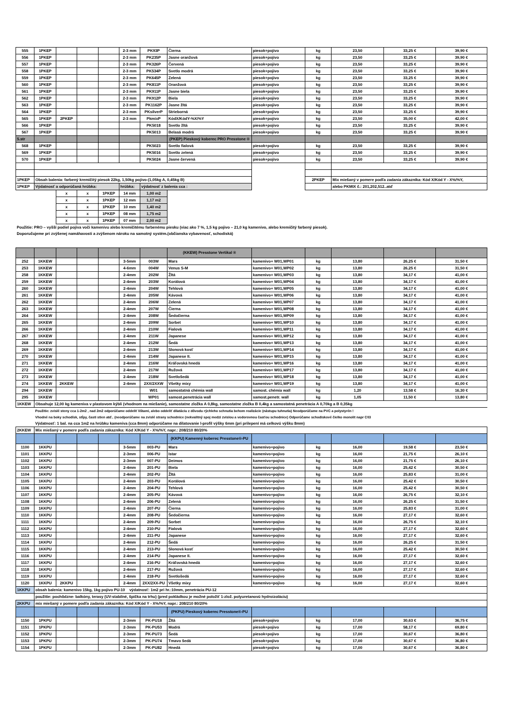| 555 | 1PKEP | | | | 2-3 mm | PK93P | Čierna | piesok+pojivo | kg | 23,50 | 33,25 € | 39,90 € |
| 556 | 1PKEP | | | | 2-3 mm | PK235P | Jasne oranžová | piesok+pojivo | kg | 23,50 | 33,25 € | 39,90 € |
| 557 | 1PKEP | | | | 2-3 mm | PK326P | Červená | piesok+pojivo | kg | 23,50 | 33,25 € | 39,90 € |
| 558 | 1PKEP | | | | 2-3 mm | PK534P | Svetlo modrá | piesok+pojivo | kg | 23,50 | 33,25 € | 39,90 € |
| 559 | 1PKEP | | | | 2-3 mm | PK645P | Zelená | piesok+pojivo | kg | 23,50 | 33,25 € | 39,90 € |
| 560 | 1PKEP | | | | 2-3 mm | PK811P | Oranžová | piesok+pojivo | kg | 23,50 | 33,25 € | 39,90 € |
| 561 | 1PKEP | | | | 2-3 mm | PK911P | Jasne biela | piesok+pojivo | kg | 23,50 | 33,25 € | 39,90 € |
| 562 | 1PKEP | | | | 2-3 mm | PK912P | Biela | piesok+pojivo | kg | 23,50 | 33,25 € | 39,90 € |
| 563 | 1PKEP | | | | 2-3 mm | PK1162P | Jasne žltá | piesok+pojivo | kg | 23,50 | 33,25 € | 39,90 € |
| 564 | 1PKEP | | | | 2-3 mm | PKsilverP | Strieborná | piesok+pojivo | kg | 23,50 | 33,25 € | 39,90 € |
| 565 | 1PKEP | 2PKEP | | | 2-3 mm | PkmixP | KódX/KódY-%X/%Y | piesok+pojivo | kg | 23,50 | 35,00 € | 42,00 € |
| 566 | 1PKEP | | | | | PK5018 | Svetlo žltá | piesok+pojivo | kg | 23,50 | 33,25 € | 39,90 € |
| 567 | 1PKEP | | | | | PK5013 | Belasá modrá | piesok+pojivo | kg | 23,50 | 33,25 € | 39,90 € |
| 5.str | | | | | | | (PKEP) Pieskový koberec PRO Presstone ® | | | | | |
| 568 | 1PKEP | | | | | PK5023 | Svetlo fialová | piesok+pojivo | kg | 23,50 | 33,25 € | 39,90 € |
| 569 | 1PKEP | | | | | PK5016 | Svetlo zelená | piesok+pojivo | kg | 23,50 | 33,25 € | 39,90 € |
| 570 | 1PKEP | | | | | PK5024 | Jasne červená | piesok+pojivo | kg | 23,50 | 33,25 € | 39,90 € |
| 1PKEP | Obsah balenia: farbený kremičitý piesok 22kg, 1,50kg pojivo-(1,05kg A, 0,45kg B) | | | | | | | | 2PKEP | Mix miešaný v pomere podľa zadania zákazníka: Kód X/Kód Y - X%/%Y, | | |
| 1PKEP | Výdatnosť a odporúčaná hrúbka: | | | | hrúbka: | výdatnosť z balenia cca : | | | | alebo PKMIX č.: 201,202,512..atď | | |
| | | x | x | 1PKEP | 14 mm | 1,00 m2 | | | | | | |
| | | x | x | 1PKEP | 12 mm | 1,17 m2 | | | | | | |
| | | x | x | 1PKEP | 10 mm | 1,40 m2 | | | | | | |
| | | x | x | 1PKEP | 08 mm | 1,75 m2 | | | | | | |
| | | x | x | 1PKEP | 07 mm | 2,00 m2 | | | | | | |
| Použitie: PRO – vyšší podiel pojiva voči kamenivu alebo kremičitému farbenému piesku (viac ako 7 %, 1,5 kg pojivo – 21,0 kg kamenivo, alebo kremičitý farbený piesok). | | | | | | | | | | | | |
| Doporučujeme pri zvýšenej namáhavosti a zvýšenom nároku na samotný systém.(občianska vybavenosť, schodiská) | | | | | | | | | | | | |
| | | | | | | | (KKEW) Presstone Vertikal ® | | | | | |
| 252 | 1KKEW | | | | 3-5mm | 003W | Mars | kamenivo+ W01,WP01 | kg | 13,80 | 26,25 € | 31,50 € |
| 253 | 1KKEW | | | | 4-6mm | 004W | Venus S-M | kamenivo+ W01,WP02 | kg | 13,80 | 26,25 € | 31,50 € |
| 258 | 1KKEW | | | | 2-4mm | 202W | Žltá | kamenivo+ W01,WP03 | kg | 13,80 | 34,17 € | 41,00 € |
| 259 | 1KKEW | | | | 2-4mm | 203W | Korálová | kamenivo+ W01,WP04 | kg | 13,80 | 34,17 € | 41,00 € |
| 260 | 1KKEW | | | | 2-4mm | 204W | Tehlová | kamenivo+ W01,WP05 | kg | 13,80 | 34,17 € | 41,00 € |
| 261 | 1KKEW | | | | 2-4mm | 205W | Kávová | kamenivo+ W01,WP06 | kg | 13,80 | 34,17 € | 41,00 € |
| 262 | 1KKEW | | | | 2-4mm | 206W | Zelená | kamenivo+ W01,WP07 | kg | 13,80 | 34,17 € | 41,00 € |
| 263 | 1KKEW | | | | 2-4mm | 207W | Čierna | kamenivo+ W01,WP08 | kg | 13,80 | 34,17 € | 41,00 € |
| 264 | 1KKEW | | | | 2-4mm | 208W | Šedočierna | kamenivo+ W01,WP09 | kg | 13,80 | 34,17 € | 41,00 € |
| 265 | 1KKEW | | | | 2-4mm | 209W | Sorbet | kamenivo+ W01,WP10 | kg | 13,80 | 34,17 € | 41,00 € |
| 266 | 1KKEW | | | | 2-4mm | 210W | Fialová | kamenivo+ W01,WP11 | kg | 13,80 | 34,17 € | 41,00 € |
| 267 | 1KKEW | | | | 2-4mm | 211W | Japanese | kamenivo+ W01,WP12 | kg | 13,80 | 34,17 € | 41,00 € |
| 268 | 1KKEW | | | | 2-4mm | 212W | Šedá | kamenivo+ W01,WP13 | kg | 13,80 | 34,17 € | 41,00 € |
| 269 | 1KKEW | | | | 2-4mm | 213W | Slonová kosť | kamenivo+ W01,WP14 | kg | 13,80 | 34,17 € | 41,00 € |
| 270 | 1KKEW | | | | 2-4mm | 214W | Japanese II. | kamenivo+ W01,WP15 | kg | 13,80 | 34,17 € | 41,00 € |
| 271 | 1KKEW | | | | 2-4mm | 216W | Kráľovská hnedá | kamenivo+ W01,WP16 | kg | 13,80 | 34,17 € | 41,00 € |
| 272 | 1KKEW | | | | 2-4mm | 217W | Ružová | kamenivo+ W01,WP17 | kg | 13,80 | 34,17 € | 41,00 € |
| 273 | 1KKEW | | | | 2-4mm | 218W | Svetlošedá | kamenivo+ W01,WP18 | kg | 13,80 | 34,17 € | 41,00 € |
| 274 | 1KKEW | 2KKEW | | | 2-4mm | 2XX/2XXW | Všetky mixy | kamenivo+ W01,WP19 | kg | 13,80 | 34,17 € | 41,00 € |
| 294 | 1KKEW | | | | | W01 | samostatná chémia wall | samost. chémia wall | kg | 1,20 | 13,58 € | 16,30 € |
| 295 | 1KKEW | | | | | WP01 | samost.penetrácia wall | samost.penetr. wall | kg | 1,05 | 11,50 € | 13,80 € |
| 1KKEW | Obsahuje 12,00 kg kameniva v plastovom kýbli (vhodnom na miešanie), samostatne zložka A 0,8kg, samostatne zložka B 0,4kg a samostatná penetrácia A 0,70kg a B 0,35kg | | | | | | | | | | | |
| | Použitie: zvislé steny cca 1-2m2 , nad 2m2 odporúčame oddeliť lištami, alebo oddeliť dilatáciu z dôvodu rýchleho schnutia behom realizácie (nástupu tuhnutia) Neodporúčame na PVC a polystyrén ! | | | | | | | | | | | |
| | Vhodné na boky schodísk, stĺpy, časti stien atď.. (neodporúčame na zvislé strany schodnice (nekvalitný spoj medzi zvislou a vodorovnou časťou schodnice) Odporúčame schodiskové čielko monolit napr C03 | | | | | | | | | | | |
| | Výdatnosť: 1 bal. na cca 1m2 na hrúbku kameniva (cca 8mm) odporúčame na dilatovanie l-profil výšky 6mm (pri prilepení má celkovú výšku 8mm) | | | | | | | | | | | |
| 2KKEW | Mix miešaný v pomere podľa zadania zákazníka: Kód X/Kód Y - X%/%Y, napr.: 208/210 80/20% | | | | | | | | | | | |
| | | | | | | | (KKPU) Kamenný koberec Presstone®-PU | | | | | |
| 1100 | 1KKPU | | | | 3-5mm | 003-PU | Mars | kamenivo+pojivo | kg | 16,00 | 19,58 € | 23,50 € |
| 1101 | 1KKPU | | | | 2-3mm | 006-PU | Istar | kamenivo+pojivo | kg | 16,00 | 21,75 € | 26,10 € |
| 1102 | 1KKPU | | | | 2-3mm | 007-PU | Deimos | kamenivo+pojivo | kg | 16,00 | 21,75 € | 26,10 € |
| 1103 | 1KKPU | | | | 2-4mm | 201-PU | Biela | kamenivo+pojivo | kg | 16,00 | 25,42 € | 30,50 € |
| 1104 | 1KKPU | | | | 2-4mm | 202-PU | Žltá | kamenivo+pojivo | kg | 16,00 | 25,83 € | 31,00 € |
| 1105 | 1KKPU | | | | 2-4mm | 203-PU | Korálová | kamenivo+pojivo | kg | 16,00 | 25,42 € | 30,50 € |
| 1106 | 1KKPU | | | | 2-4mm | 204-PU | Tehlová | kamenivo+pojivo | kg | 16,00 | 25,42 € | 30,50 € |
| 1107 | 1KKPU | | | | 2-4mm | 205-PU | Kávová | kamenivo+pojivo | kg | 16,00 | 26,75 € | 32,10 € |
| 1108 | 1KKPU | | | | 2-4mm | 206-PU | Zelená | kamenivo+pojivo | kg | 16,00 | 26,25 € | 31,50 € |
| 1109 | 1KKPU | | | | 2-4mm | 207-PU | Čierna | kamenivo+pojivo | kg | 16,00 | 25,83 € | 31,00 € |
| 1110 | 1KKPU | | | | 2-4mm | 208-PU | Šedočierna | kamenivo+pojivo | kg | 16,00 | 27,17 € | 32,60 € |
| 1111 | 1KKPU | | | | 2-4mm | 209-PU | Sorbet | kamenivo+pojivo | kg | 16,00 | 26,75 € | 32,10 € |
| 1112 | 1KKPU | | | | 2-4mm | 210-PU | Fialová | kamenivo+pojivo | kg | 16,00 | 27,17 € | 32,60 € |
| 1113 | 1KKPU | | | | 2-4mm | 211-PU | Japanese | kamenivo+pojivo | kg | 16,00 | 27,17 € | 32,60 € |
| 1114 | 1KKPU | | | | 2-4mm | 212-PU | Šedá | kamenivo+pojivo | kg | 16,00 | 26,25 € | 31,50 € |
| 1115 | 1KKPU | | | | 2-4mm | 213-PU | Slonová kosť | kamenivo+pojivo | kg | 16,00 | 25,42 € | 30,50 € |
| 1116 | 1KKPU | | | | 2-4mm | 214-PU | Japanese II. | kamenivo+pojivo | kg | 16,00 | 27,17 € | 32,60 € |
| 1117 | 1KKPU | | | | 2-4mm | 216-PU | Kráľovská hnedá | kamenivo+pojivo | kg | 16,00 | 27,17 € | 32,60 € |
| 1118 | 1KKPU | | | | 2-4mm | 217-PU | Ružová | kamenivo+pojivo | kg | 16,00 | 27,17 € | 32,60 € |
| 1119 | 1KKPU | | | | 2-4mm | 218-PU | Svetlošedá | kamenivo+pojivo | kg | 16,00 | 27,17 € | 32,60 € |
| 1120 | 1KKPU | 2KKPU | | | 2-4mm | 2XX/2XX-PU | Všetky mixy | kamenivo+pojivo | kg | 16,00 | 27,17 € | 32,60 € |
| 1KKPU | obsah balenia: kamenivo 15kg, 1kg pojivo PU-10 výdatnosť: 1m2 pri hr.:10mm, penetrácia PU-12 | | | | | | | | | | | |
| | použitie: pochôdzne- balkóny, terasy (UV-stabilné, špička na trhu) (pred pokládkou je možné položiť 1-zlož. polyuretanovú hydroizoláciu) | | | | | | | | | | | |
| 2KKPU | mix miešaný v pomere podľa zadania zákazníka: Kód X/Kód Y - X%/%Y, napr.: 208/210 80/20% | | | | | | | | | | | |
| | | | | | | | (PKPU) Pieskový koberec Presstone®-PU | | | | | |
| 1150 | 1PKPU | | | | 2-3mm | PK-PU18 | Žltá | piesok+pojivo | kg | 17,00 | 30,63 € | 36,75 € |
| 1151 | 1PKPU | | | | 2-3mm | PK-PU53 | Modrá | piesok+pojivo | kg | 17,00 | 58,17 € | 69,80 € |
| 1152 | 1PKPU | | | | 2-3mm | PK-PU73 | Šedá | piesok+pojivo | kg | 17,00 | 30,67 € | 36,80 € |
| 1153 | 1PKPU | | | | 2-3mm | PK-PU74 | Tmavo šedá | piesok+pojivo | kg | 17,00 | 30,67 € | 36,80 € |
| 1154 | 1PKPU | | | | 2-3mm | PK-PU82 | Hnedá | piesok+pojivo | kg | 17,00 | 30,67 € | 36,80 € |